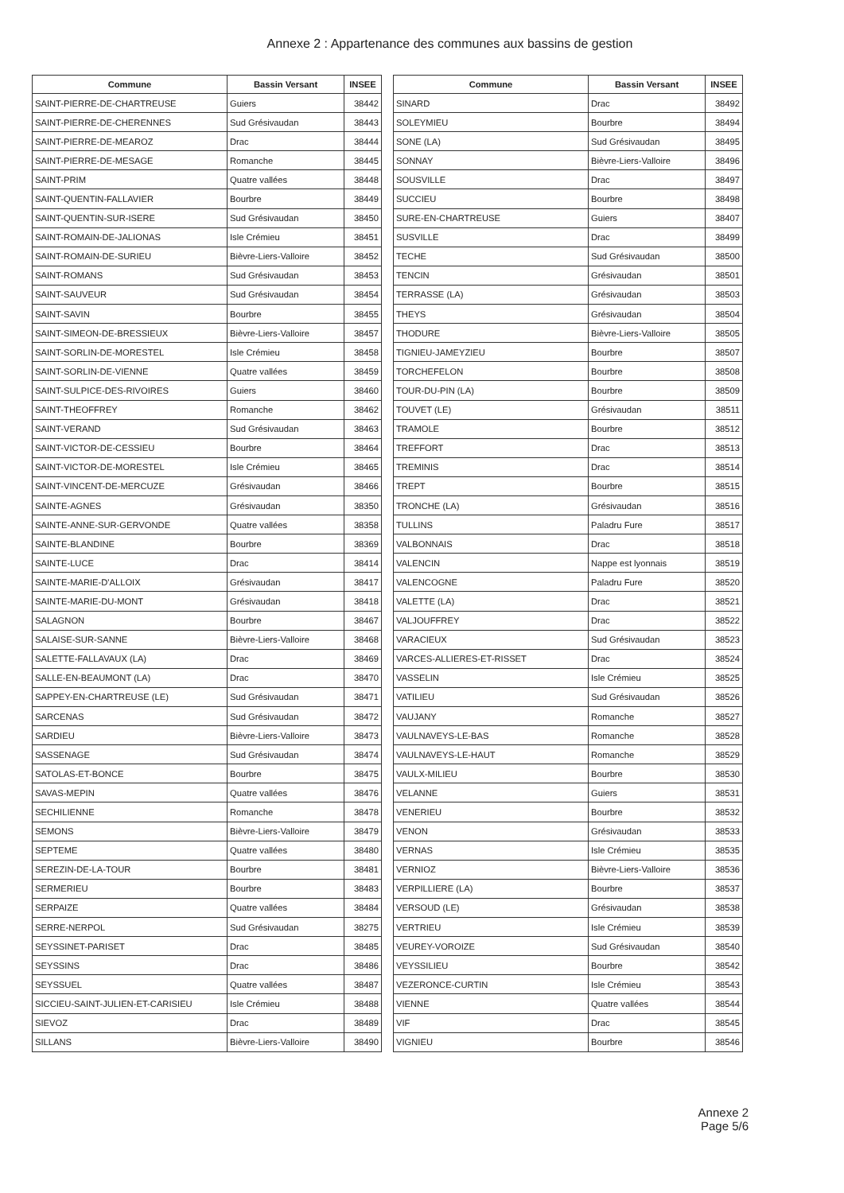Annexe 2 : Appartenance des communes aux bassins de gestion
| Commune | Bassin Versant | INSEE |
| --- | --- | --- |
| SAINT-PIERRE-DE-CHARTREUSE | Guiers | 38442 |
| SAINT-PIERRE-DE-CHERENNES | Sud Grésivaudan | 38443 |
| SAINT-PIERRE-DE-MEAROZ | Drac | 38444 |
| SAINT-PIERRE-DE-MESAGE | Romanche | 38445 |
| SAINT-PRIM | Quatre vallées | 38448 |
| SAINT-QUENTIN-FALLAVIER | Bourbre | 38449 |
| SAINT-QUENTIN-SUR-ISERE | Sud Grésivaudan | 38450 |
| SAINT-ROMAIN-DE-JALIONAS | Isle Crémieu | 38451 |
| SAINT-ROMAIN-DE-SURIEU | Bièvre-Liers-Valloire | 38452 |
| SAINT-ROMANS | Sud Grésivaudan | 38453 |
| SAINT-SAUVEUR | Sud Grésivaudan | 38454 |
| SAINT-SAVIN | Bourbre | 38455 |
| SAINT-SIMEON-DE-BRESSIEUX | Bièvre-Liers-Valloire | 38457 |
| SAINT-SORLIN-DE-MORESTEL | Isle Crémieu | 38458 |
| SAINT-SORLIN-DE-VIENNE | Quatre vallées | 38459 |
| SAINT-SULPICE-DES-RIVOIRES | Guiers | 38460 |
| SAINT-THEOFFREY | Romanche | 38462 |
| SAINT-VERAND | Sud Grésivaudan | 38463 |
| SAINT-VICTOR-DE-CESSIEU | Bourbre | 38464 |
| SAINT-VICTOR-DE-MORESTEL | Isle Crémieu | 38465 |
| SAINT-VINCENT-DE-MERCUZE | Grésivaudan | 38466 |
| SAINTE-AGNES | Grésivaudan | 38350 |
| SAINTE-ANNE-SUR-GERVONDE | Quatre vallées | 38358 |
| SAINTE-BLANDINE | Bourbre | 38369 |
| SAINTE-LUCE | Drac | 38414 |
| SAINTE-MARIE-D'ALLOIX | Grésivaudan | 38417 |
| SAINTE-MARIE-DU-MONT | Grésivaudan | 38418 |
| SALAGNON | Bourbre | 38467 |
| SALAISE-SUR-SANNE | Bièvre-Liers-Valloire | 38468 |
| SALETTE-FALLAVAUX (LA) | Drac | 38469 |
| SALLE-EN-BEAUMONT (LA) | Drac | 38470 |
| SAPPEY-EN-CHARTREUSE (LE) | Sud Grésivaudan | 38471 |
| SARCENAS | Sud Grésivaudan | 38472 |
| SARDIEU | Bièvre-Liers-Valloire | 38473 |
| SASSENAGE | Sud Grésivaudan | 38474 |
| SATOLAS-ET-BONCE | Bourbre | 38475 |
| SAVAS-MEPIN | Quatre vallées | 38476 |
| SECHILIENNE | Romanche | 38478 |
| SEMONS | Bièvre-Liers-Valloire | 38479 |
| SEPTEME | Quatre vallées | 38480 |
| SEREZIN-DE-LA-TOUR | Bourbre | 38481 |
| SERMERIEU | Bourbre | 38483 |
| SERPAIZE | Quatre vallées | 38484 |
| SERRE-NERPOL | Sud Grésivaudan | 38275 |
| SEYSSINET-PARISET | Drac | 38485 |
| SEYSSINS | Drac | 38486 |
| SEYSSUEL | Quatre vallées | 38487 |
| SICCIEU-SAINT-JULIEN-ET-CARISIEU | Isle Crémieu | 38488 |
| SIEVOZ | Drac | 38489 |
| SILLANS | Bièvre-Liers-Valloire | 38490 |
| Commune | Bassin Versant | INSEE |
| --- | --- | --- |
| SINARD | Drac | 38492 |
| SOLEYMIEU | Bourbre | 38494 |
| SONE (LA) | Sud Grésivaudan | 38495 |
| SONNAY | Bièvre-Liers-Valloire | 38496 |
| SOUSVILLE | Drac | 38497 |
| SUCCIEU | Bourbre | 38498 |
| SURE-EN-CHARTREUSE | Guiers | 38407 |
| SUSVILLE | Drac | 38499 |
| TECHE | Sud Grésivaudan | 38500 |
| TENCIN | Grésivaudan | 38501 |
| TERRASSE (LA) | Grésivaudan | 38503 |
| THEYS | Grésivaudan | 38504 |
| THODURE | Bièvre-Liers-Valloire | 38505 |
| TIGNIEU-JAMEYZIEU | Bourbre | 38507 |
| TORCHEFELON | Bourbre | 38508 |
| TOUR-DU-PIN (LA) | Bourbre | 38509 |
| TOUVET (LE) | Grésivaudan | 38511 |
| TRAMOLE | Bourbre | 38512 |
| TREFFORT | Drac | 38513 |
| TREMINIS | Drac | 38514 |
| TREPT | Bourbre | 38515 |
| TRONCHE (LA) | Grésivaudan | 38516 |
| TULLINS | Paladru Fure | 38517 |
| VALBONNAIS | Drac | 38518 |
| VALENCIN | Nappe est lyonnais | 38519 |
| VALENCOGNE | Paladru Fure | 38520 |
| VALETTE (LA) | Drac | 38521 |
| VALJOUFFREY | Drac | 38522 |
| VARACIEUX | Sud Grésivaudan | 38523 |
| VARCES-ALLIERES-ET-RISSET | Drac | 38524 |
| VASSELIN | Isle Crémieu | 38525 |
| VATILIEU | Sud Grésivaudan | 38526 |
| VAUJANY | Romanche | 38527 |
| VAULNAVEYS-LE-BAS | Romanche | 38528 |
| VAULNAVEYS-LE-HAUT | Romanche | 38529 |
| VAULX-MILIEU | Bourbre | 38530 |
| VELANNE | Guiers | 38531 |
| VENERIEU | Bourbre | 38532 |
| VENON | Grésivaudan | 38533 |
| VERNAS | Isle Crémieu | 38535 |
| VERNIOZ | Bièvre-Liers-Valloire | 38536 |
| VERPILLIERE (LA) | Bourbre | 38537 |
| VERSOUD (LE) | Grésivaudan | 38538 |
| VERTRIEU | Isle Crémieu | 38539 |
| VEUREY-VOROIZE | Sud Grésivaudan | 38540 |
| VEYSSILIEU | Bourbre | 38542 |
| VEZERONCE-CURTIN | Isle Crémieu | 38543 |
| VIENNE | Quatre vallées | 38544 |
| VIF | Drac | 38545 |
| VIGNIEU | Bourbre | 38546 |
Annexe 2
Page 5/6